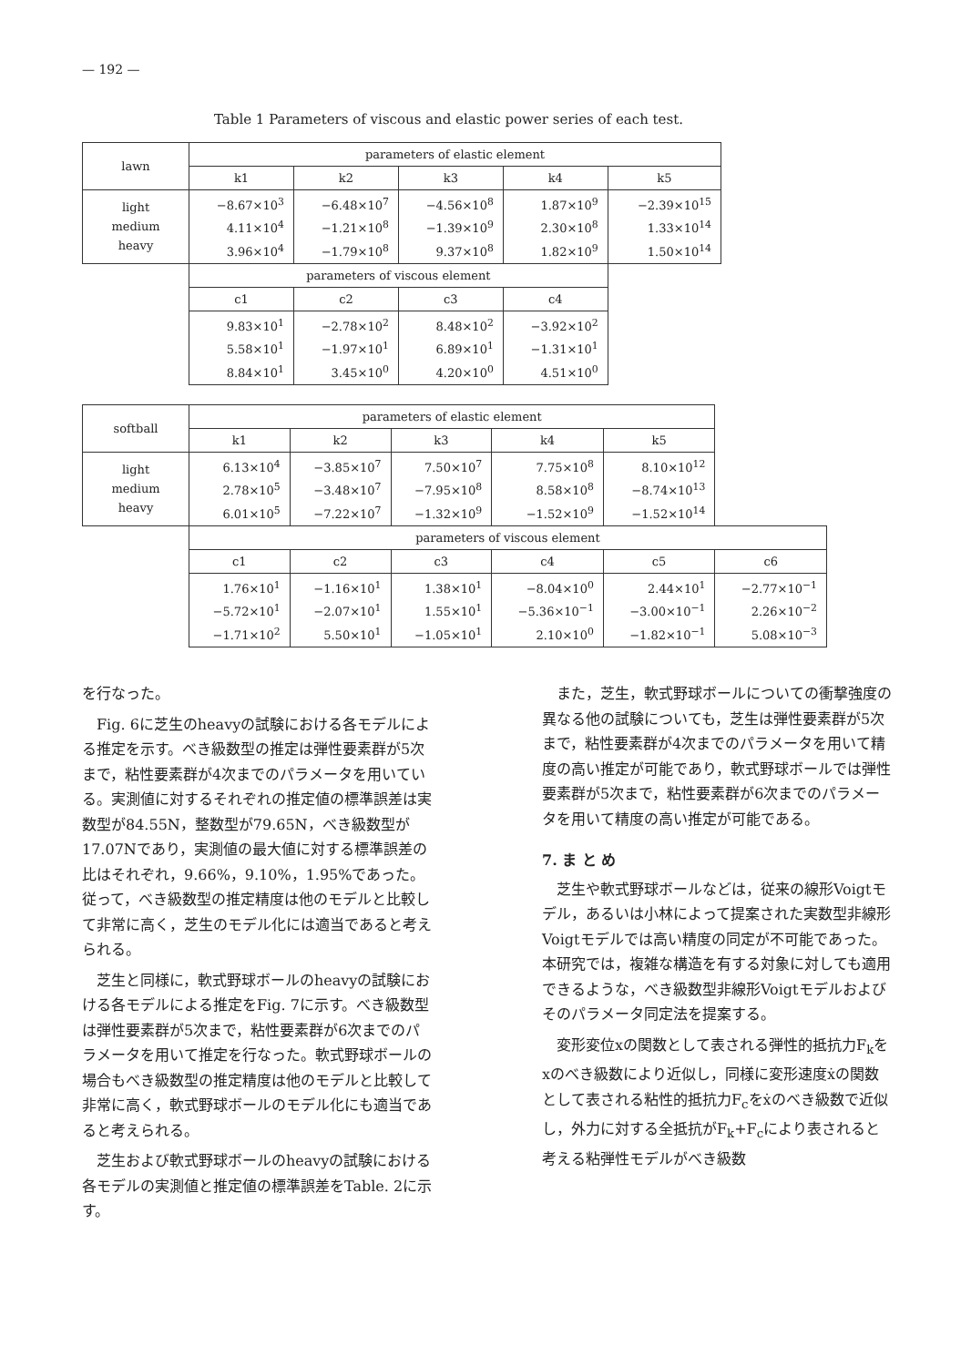— 192 —
Table 1 Parameters of viscous and elastic power series of each test.
| lawn | parameters of elastic element | | | | |
| | k1 | k2 | k3 | k4 | k5 |
| light medium heavy | −8.67×10<sup>3</sup> 4.11×10<sup>4</sup> 3.96×10<sup>4</sup> | −6.48×10<sup>7</sup> −1.21×10<sup>8</sup> −1.79×10<sup>8</sup> | −4.56×10<sup>8</sup> −1.39×10<sup>9</sup> 9.37×10<sup>8</sup> | 1.87×10<sup>9</sup> 2.30×10<sup>8</sup> 1.82×10<sup>9</sup> | −2.39×10<sup>15</sup> 1.33×10<sup>14</sup> 1.50×10<sup>14</sup> |
| | parameters of viscous element | | | | |
| | c1 | c2 | c3 | c4 | |
| | 9.83×10<sup>1</sup> 5.58×10<sup>1</sup> 8.84×10<sup>1</sup> | −2.78×10<sup>2</sup> −1.97×10<sup>1</sup> 3.45×10<sup>0</sup> | 8.48×10<sup>2</sup> 6.89×10<sup>1</sup> 4.20×10<sup>0</sup> | −3.92×10<sup>2</sup> −1.31×10<sup>1</sup> 4.51×10<sup>0</sup> | |
| softball | parameters of elastic element | | | | | |
| | k1 | k2 | k3 | k4 | k5 | |
| light medium heavy | 6.13×10<sup>4</sup> 2.78×10<sup>5</sup> 6.01×10<sup>5</sup> | −3.85×10<sup>7</sup> −3.48×10<sup>7</sup> −7.22×10<sup>7</sup> | 7.50×10<sup>7</sup> −7.95×10<sup>8</sup> −1.32×10<sup>9</sup> | 7.75×10<sup>8</sup> 8.58×10<sup>8</sup> −1.52×10<sup>9</sup> | 8.10×10<sup>12</sup> −8.74×10<sup>13</sup> −1.52×10<sup>14</sup> | |
| | parameters of viscous element | | | | | |
| | c1 | c2 | c3 | c4 | c5 | c6 |
| | 1.76×10<sup>1</sup> −5.72×10<sup>1</sup> −1.71×10<sup>2</sup> | −1.16×10<sup>1</sup> −2.07×10<sup>1</sup> 5.50×10<sup>1</sup> | 1.38×10<sup>1</sup> 1.55×10<sup>1</sup> −1.05×10<sup>1</sup> | −8.04×10<sup>0</sup> −5.36×10<sup>−1</sup> 2.10×10<sup>0</sup> | 2.44×10<sup>1</sup> −3.00×10<sup>−1</sup> −1.82×10<sup>−1</sup> | −2.77×10<sup>−1</sup> 2.26×10<sup>−2</sup> 5.08×10<sup>−3</sup> |
を行なった。
Fig. 6に芝生のheavyの試験における各モデルによる推定を示す。べき級数型の推定は弾性要素群が5次まで，粘性要素群が4次までのパラメータを用いている。実測値に対するそれぞれの推定値の標準誤差は実数型が84.55N，整数型が79.65N，べき級数型が17.07Nであり，実測値の最大値に対する標準誤差の比はそれぞれ，9.66%，9.10%，1.95%であった。従って，べき級数型の推定精度は他のモデルと比較して非常に高く，芝生のモデル化には適当であると考えられる。
芝生と同様に，軟式野球ボールのheavyの試験における各モデルによる推定をFig. 7に示す。べき級数型は弾性要素群が5次まで，粘性要素群が6次までのパラメータを用いて推定を行なった。軟式野球ボールの場合もべき級数型の推定精度は他のモデルと比較して非常に高く，軟式野球ボールのモデル化にも適当であると考えられる。
芝生および軟式野球ボールのheavyの試験における各モデルの実測値と推定値の標準誤差をTable. 2に示す。
また，芝生，軟式野球ボールについての衝撃強度の異なる他の試験についても，芝生は弾性要素群が5次まで，粘性要素群が4次までのパラメータを用いて精度の高い推定が可能であり，軟式野球ボールでは弾性要素群が5次まで，粘性要素群が6次までのパラメータを用いて精度の高い推定が可能である。
7. ま と め
芝生や軟式野球ボールなどは，従来の線形Voigtモデル，あるいは小林によって提案された実数型非線形Voigtモデルでは高い精度の同定が不可能であった。本研究では，複雑な構造を有する対象に対しても適用できるような，べき級数型非線形Voigtモデルおよびそのパラメータ同定法を提案する。
変形変位xの関数として表される弾性的抵抗力F<sub>k</sub>をxのべき級数により近似し，同様に変形速度ẋの関数として表される粘性的抵抗力F<sub>c</sub>をẋのべき級数で近似し，外力に対する全抵抗がF<sub>k</sub>+F<sub>c</sub>により表されると考える粘弾性モデルがべき級数